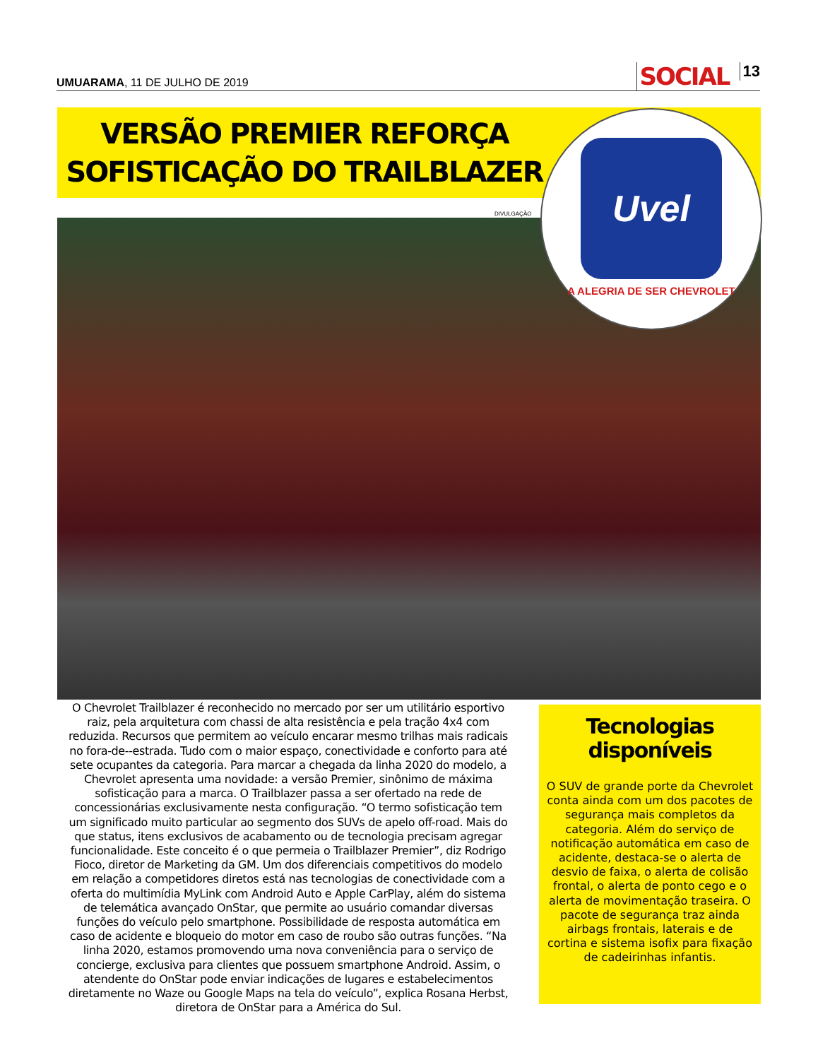UMUARAMA, 11 DE JULHO DE 2019
SOCIAL 13
VERSÃO PREMIER REFORÇA SOFISTICAÇÃO DO TRAILBLAZER
DIVULGAÇÃO
Uvel
A ALEGRIA DE SER CHEVROLET
O Chevrolet Trailblazer é reconhecido no mercado por ser um utilitário esportivo raiz, pela arquitetura com chassi de alta resistência e pela tração 4x4 com reduzida. Recursos que permitem ao veículo encarar mesmo trilhas mais radicais no fora-de--estrada. Tudo com o maior espaço, conectividade e conforto para até sete ocupantes da categoria. Para marcar a chegada da linha 2020 do modelo, a Chevrolet apresenta uma novidade: a versão Premier, sinônimo de máxima sofisticação para a marca. O Trailblazer passa a ser ofertado na rede de concessionárias exclusivamente nesta configuração. “O termo sofisticação tem um significado muito particular ao segmento dos SUVs de apelo off-road. Mais do que status, itens exclusivos de acabamento ou de tecnologia precisam agregar funcionalidade. Este conceito é o que permeia o Trailblazer Premier”, diz Rodrigo Fioco, diretor de Marketing da GM. Um dos diferenciais competitivos do modelo em relação a competidores diretos está nas tecnologias de conectividade com a oferta do multimídia MyLink com Android Auto e Apple CarPlay, além do sistema de telemática avançado OnStar, que permite ao usuário comandar diversas funções do veículo pelo smartphone. Possibilidade de resposta automática em caso de acidente e bloqueio do motor em caso de roubo são outras funções. “Na linha 2020, estamos promovendo uma nova conveniência para o serviço de concierge, exclusiva para clientes que possuem smartphone Android. Assim, o atendente do OnStar pode enviar indicações de lugares e estabelecimentos diretamente no Waze ou Google Maps na tela do veículo”, explica Rosana Herbst, diretora de OnStar para a América do Sul.
Tecnologias disponíveis
O SUV de grande porte da Chevrolet conta ainda com um dos pacotes de segurança mais completos da categoria. Além do serviço de notificação automática em caso de acidente, destaca-se o alerta de desvio de faixa, o alerta de colisão frontal, o alerta de ponto cego e o alerta de movimentação traseira. O pacote de segurança traz ainda airbags frontais, laterais e de cortina e sistema isofix para fixação de cadeirinhas infantis.